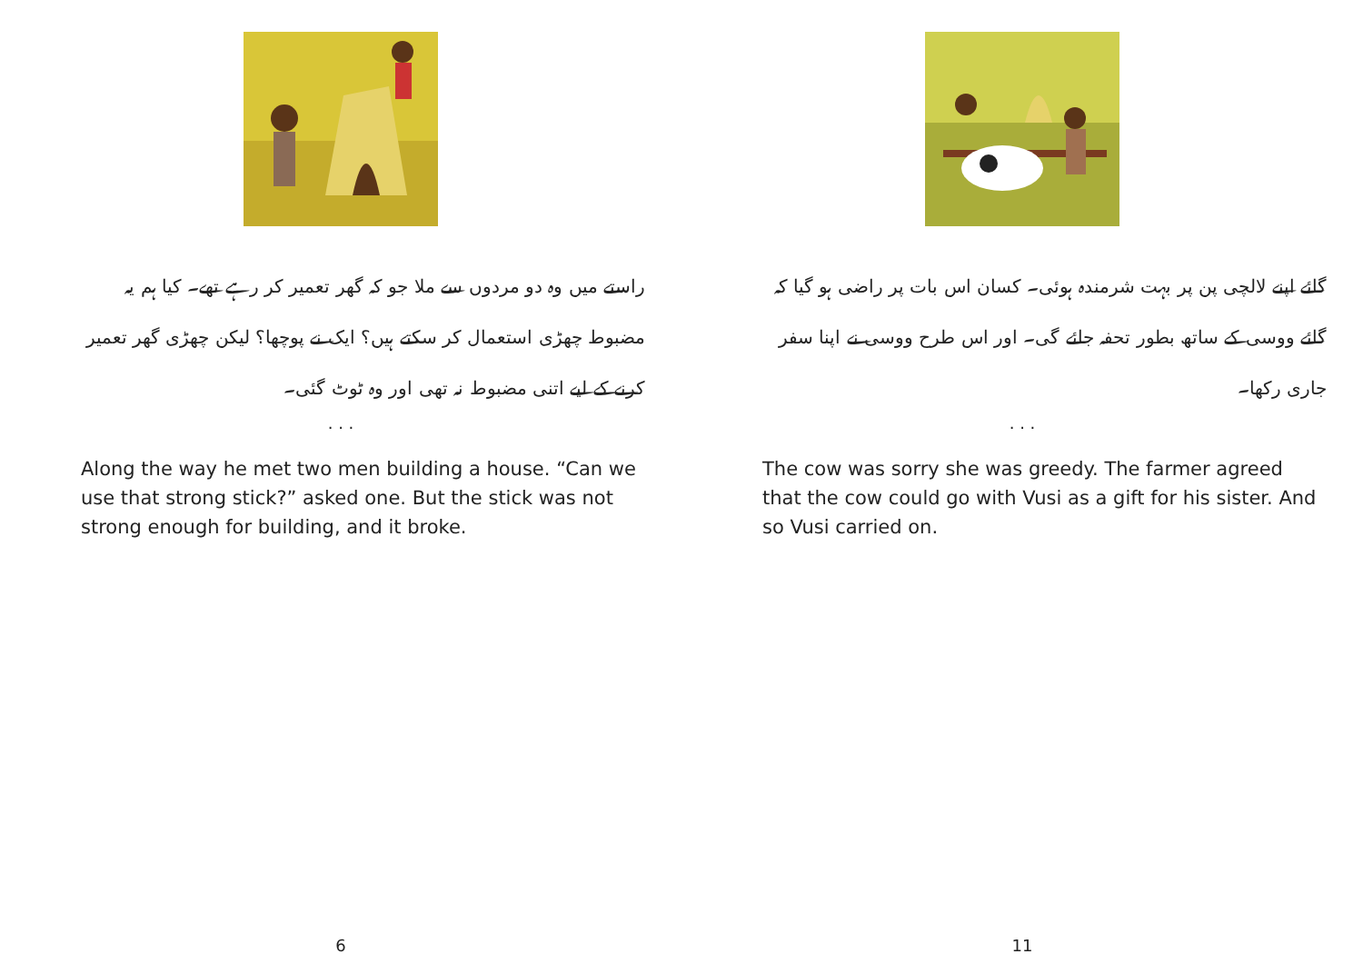راستے میں وہ دو مردوں سے ملا جو کہ گھر تعمیر کر رہے تھے۔ کیا ہم یہ مضبوط چھڑی استعمال کر سکتے ہیں؟ ایک نے پوچھا؟ لیکن چھڑی گھر تعمیر کرنے کے لیے اتنی مضبوط نہ تھی اور وہ ٹوٹ گئی۔
. . .
Along the way he met two men building a house. “Can we use that strong stick?” asked one. But the stick was not strong enough for building, and it broke.
6
گائے اپنے لالچی پن پر بہت شرمندہ ہوئی۔ کسان اس بات پر راضی ہو گیا کہ گائے ووسی کے ساتھ بطور تحفہ جائے گی۔ اور اس طرح ووسی نے اپنا سفر جاری رکھا۔
. . .
The cow was sorry she was greedy. The farmer agreed that the cow could go with Vusi as a gift for his sister. And so Vusi carried on.
11